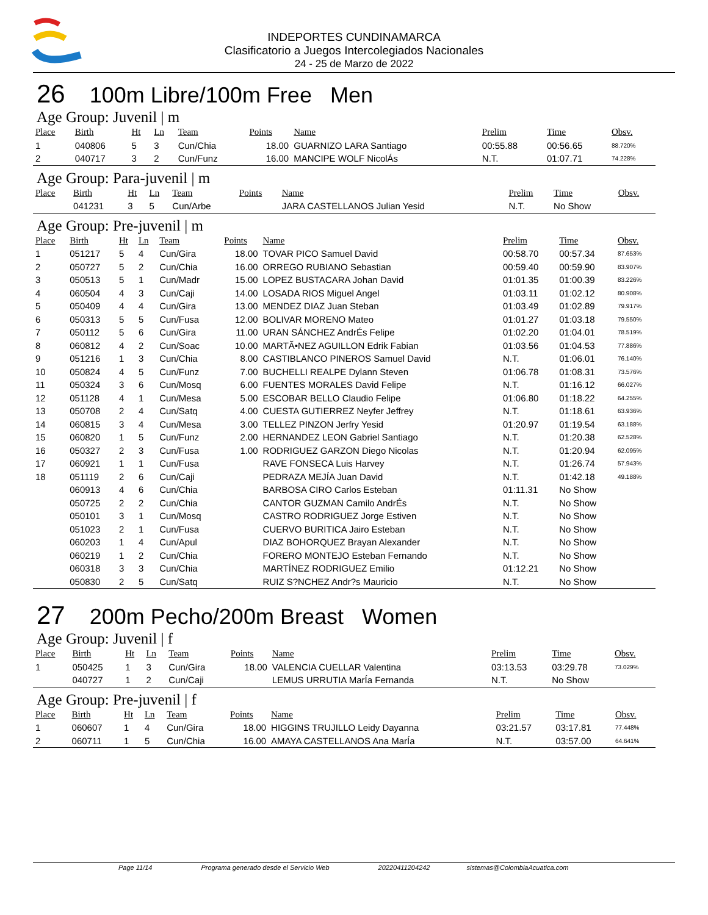INDEPORTES CUNDINAMARCA
Clasificatorio a Juegos Intercolegiados Nacionales
24 - 25 de Marzo de 2022
26 100m Libre/100m Free Men
Age Group: Juvenil | m
| Place | Birth | Ht | Ln | Team | Points | Name | Prelim | Time | Obsv. |
| --- | --- | --- | --- | --- | --- | --- | --- | --- | --- |
| 1 | 040806 | 5 | 3 | Cun/Chia | 18.00 | GUARNIZO LARA Santiago | 00:55.88 | 00:56.65 | 88.720% |
| 2 | 040717 | 3 | 2 | Cun/Funz | 16.00 | MANCIPE WOLF NicolÁs | N.T. | 01:07.71 | 74.228% |
Age Group: Para-juvenil | m
| Place | Birth | Ht | Ln | Team | Points | Name | Prelim | Time | Obsv. |
| --- | --- | --- | --- | --- | --- | --- | --- | --- | --- |
| | 041231 | 3 | 5 | Cun/Arbe | | JARA CASTELLANOS Julian Yesid | N.T. | No Show | |
Age Group: Pre-juvenil | m
| Place | Birth | Ht | Ln | Team | Points | Name | Prelim | Time | Obsv. |
| --- | --- | --- | --- | --- | --- | --- | --- | --- | --- |
| 1 | 051217 | 5 | 4 | Cun/Gira | 18.00 | TOVAR PICO Samuel David | 00:58.70 | 00:57.34 | 87.653% |
| 2 | 050727 | 5 | 2 | Cun/Chia | 16.00 | ORREGO RUBIANO Sebastian | 00:59.40 | 00:59.90 | 83.907% |
| 3 | 050513 | 5 | 1 | Cun/Madr | 15.00 | LOPEZ BUSTACARA Johan David | 01:01.35 | 01:00.39 | 83.226% |
| 4 | 060504 | 4 | 3 | Cun/Caji | 14.00 | LOSADA RIOS Miguel Angel | 01:03.11 | 01:02.12 | 80.908% |
| 5 | 050409 | 4 | 4 | Cun/Gira | 13.00 | MENDEZ DIAZ Juan Steban | 01:03.49 | 01:02.89 | 79.917% |
| 6 | 050313 | 5 | 5 | Cun/Fusa | 12.00 | BOLIVAR MORENO Mateo | 01:01.27 | 01:03.18 | 79.550% |
| 7 | 050112 | 5 | 6 | Cun/Gira | 11.00 | URAN SÁNCHEZ AndrÉs Felipe | 01:02.20 | 01:04.01 | 78.519% |
| 8 | 060812 | 4 | 2 | Cun/Soac | 10.00 | MARTÃ•NEZ AGUILLON Edrik Fabian | 01:03.56 | 01:04.53 | 77.886% |
| 9 | 051216 | 1 | 3 | Cun/Chia | 8.00 | CASTIBLANCO PINEROS Samuel David | N.T. | 01:06.01 | 76.140% |
| 10 | 050824 | 4 | 5 | Cun/Funz | 7.00 | BUCHELLI REALPE Dylann Steven | 01:06.78 | 01:08.31 | 73.576% |
| 11 | 050324 | 3 | 6 | Cun/Mosq | 6.00 | FUENTES MORALES David Felipe | N.T. | 01:16.12 | 66.027% |
| 12 | 051128 | 4 | 1 | Cun/Mesa | 5.00 | ESCOBAR BELLO Claudio Felipe | 01:06.80 | 01:18.22 | 64.255% |
| 13 | 050708 | 2 | 4 | Cun/Satq | 4.00 | CUESTA GUTIERREZ Neyfer Jeffrey | N.T. | 01:18.61 | 63.936% |
| 14 | 060815 | 3 | 4 | Cun/Mesa | 3.00 | TELLEZ PINZON Jerfry Yesid | 01:20.97 | 01:19.54 | 63.188% |
| 15 | 060820 | 1 | 5 | Cun/Funz | 2.00 | HERNANDEZ LEON Gabriel Santiago | N.T. | 01:20.38 | 62.528% |
| 16 | 050327 | 2 | 3 | Cun/Fusa | 1.00 | RODRIGUEZ GARZON Diego Nicolas | N.T. | 01:20.94 | 62.095% |
| 17 | 060921 | 1 | 1 | Cun/Fusa | | RAVE FONSECA Luis Harvey | N.T. | 01:26.74 | 57.943% |
| 18 | 051119 | 2 | 6 | Cun/Caji | | PEDRAZA MEJÍA Juan David | N.T. | 01:42.18 | 49.188% |
| | 060913 | 4 | 6 | Cun/Chia | | BARBOSA CIRO Carlos Esteban | 01:11.31 | No Show | |
| | 050725 | 2 | 2 | Cun/Chia | | CANTOR GUZMAN Camilo AndrÉs | N.T. | No Show | |
| | 050101 | 3 | 1 | Cun/Mosq | | CASTRO RODRIGUEZ Jorge Estiven | N.T. | No Show | |
| | 051023 | 2 | 1 | Cun/Fusa | | CUERVO BURITICA Jairo Esteban | N.T. | No Show | |
| | 060203 | 1 | 4 | Cun/Apul | | DIAZ BOHORQUEZ Brayan Alexander | N.T. | No Show | |
| | 060219 | 1 | 2 | Cun/Chia | | FORERO MONTEJO Esteban Fernando | N.T. | No Show | |
| | 060318 | 3 | 3 | Cun/Chia | | MARTÍNEZ RODRIGUEZ Emilio | 01:12.21 | No Show | |
| | 050830 | 2 | 5 | Cun/Satq | | RUIZ S?NCHEZ Andr?s Mauricio | N.T. | No Show | |
27 200m Pecho/200m Breast Women
Age Group: Juvenil | f
| Place | Birth | Ht | Ln | Team | Points | Name | Prelim | Time | Obsv. |
| --- | --- | --- | --- | --- | --- | --- | --- | --- | --- |
| 1 | 050425 | 1 | 3 | Cun/Gira | 18.00 | VALENCIA CUELLAR Valentina | 03:13.53 | 03:29.78 | 73.029% |
| | 040727 | 1 | 2 | Cun/Caji | | LEMUS URRUTIA MarÍa Fernanda | N.T. | No Show | |
Age Group: Pre-juvenil | f
| Place | Birth | Ht | Ln | Team | Points | Name | Prelim | Time | Obsv. |
| --- | --- | --- | --- | --- | --- | --- | --- | --- | --- |
| 1 | 060607 | 1 | 4 | Cun/Gira | 18.00 | HIGGINS TRUJILLO Leidy Dayanna | 03:21.57 | 03:17.81 | 77.448% |
| 2 | 060711 | 1 | 5 | Cun/Chia | 16.00 | AMAYA CASTELLANOS Ana MarÍa | N.T. | 03:57.00 | 64.641% |
Page 11/14 Programa generado desde el Servicio Web 20220411204242 sistemas@ColombiaAcuatica.com